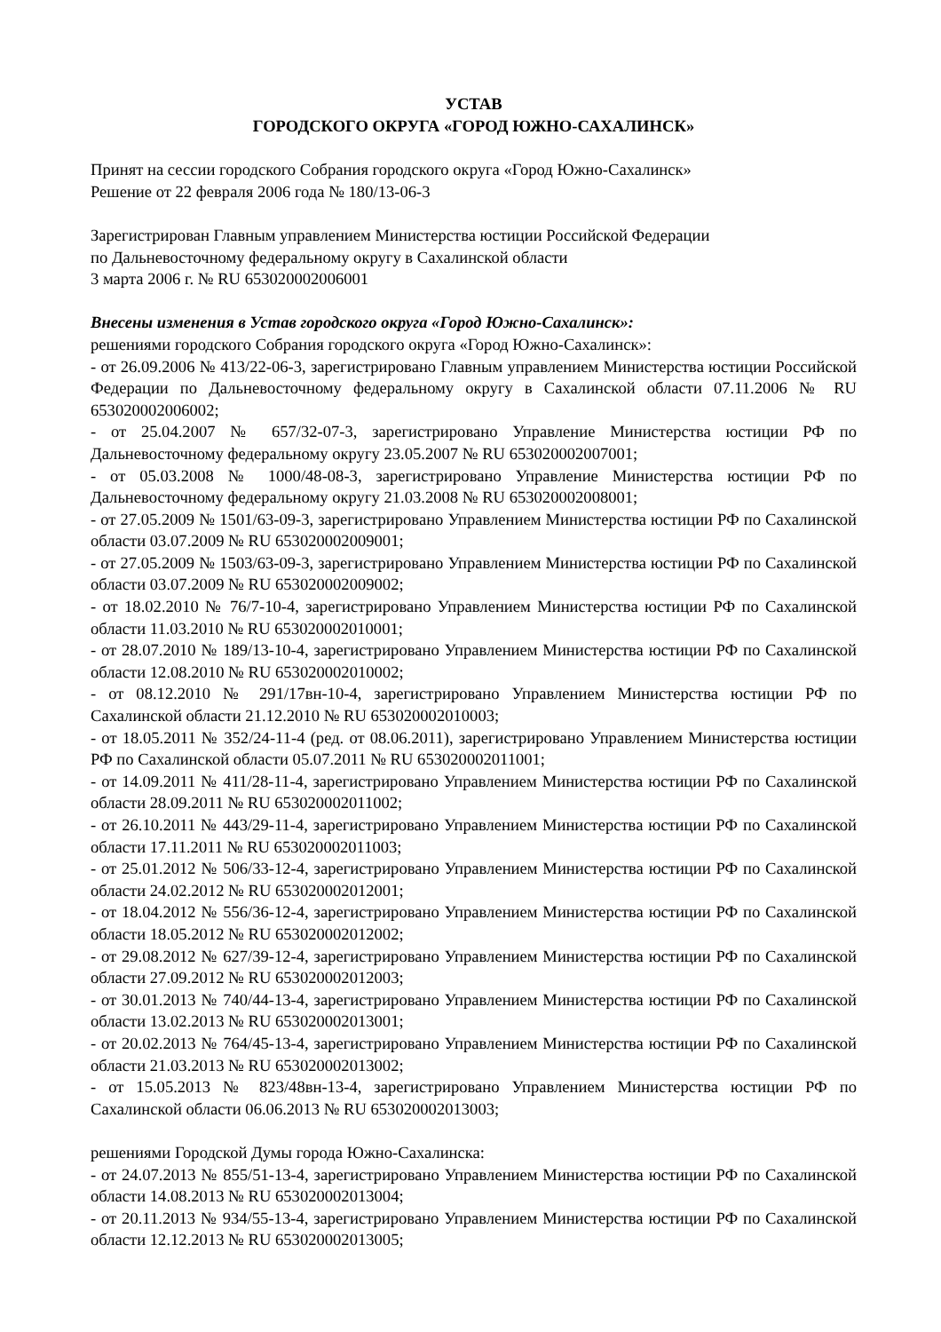УСТАВ
ГОРОДСКОГО ОКРУГА «ГОРОД ЮЖНО-САХАЛИНСК»
Принят на сессии городского Собрания городского округа «Город Южно-Сахалинск»
Решение от 22 февраля 2006 года № 180/13-06-3
Зарегистрирован Главным управлением Министерства юстиции Российской Федерации
по Дальневосточному федеральному округу в Сахалинской области
3 марта 2006 г. № RU 653020002006001
Внесены изменения в Устав городского округа «Город Южно-Сахалинск»:
решениями городского Собрания городского округа «Город Южно-Сахалинск»:
- от 26.09.2006 № 413/22-06-3, зарегистрировано Главным управлением Министерства юстиции Российской Федерации по Дальневосточному федеральному округу в Сахалинской области 07.11.2006 № RU 653020002006002;
- от 25.04.2007 № 657/32-07-3, зарегистрировано Управление Министерства юстиции РФ по Дальневосточному федеральному округу 23.05.2007 № RU 653020002007001;
- от 05.03.2008 № 1000/48-08-3, зарегистрировано Управление Министерства юстиции РФ по Дальневосточному федеральному округу 21.03.2008 № RU 653020002008001;
- от 27.05.2009 № 1501/63-09-3, зарегистрировано Управлением Министерства юстиции РФ по Сахалинской области 03.07.2009 № RU 653020002009001;
- от 27.05.2009 № 1503/63-09-3, зарегистрировано Управлением Министерства юстиции РФ по Сахалинской области 03.07.2009 № RU 653020002009002;
- от 18.02.2010 № 76/7-10-4, зарегистрировано Управлением Министерства юстиции РФ по Сахалинской области 11.03.2010 № RU 653020002010001;
- от 28.07.2010 № 189/13-10-4, зарегистрировано Управлением Министерства юстиции РФ по Сахалинской области 12.08.2010 № RU 653020002010002;
- от 08.12.2010 № 291/17вн-10-4, зарегистрировано Управлением Министерства юстиции РФ по Сахалинской области 21.12.2010 № RU 653020002010003;
- от 18.05.2011 № 352/24-11-4 (ред. от 08.06.2011), зарегистрировано Управлением Министерства юстиции РФ по Сахалинской области 05.07.2011 № RU 653020002011001;
- от 14.09.2011 № 411/28-11-4, зарегистрировано Управлением Министерства юстиции РФ по Сахалинской области 28.09.2011 № RU 653020002011002;
- от 26.10.2011 № 443/29-11-4, зарегистрировано Управлением Министерства юстиции РФ по Сахалинской области 17.11.2011 № RU 653020002011003;
- от 25.01.2012 № 506/33-12-4, зарегистрировано Управлением Министерства юстиции РФ по Сахалинской области 24.02.2012 № RU 653020002012001;
- от 18.04.2012 № 556/36-12-4, зарегистрировано Управлением Министерства юстиции РФ по Сахалинской области 18.05.2012 № RU 653020002012002;
- от 29.08.2012 № 627/39-12-4, зарегистрировано Управлением Министерства юстиции РФ по Сахалинской области 27.09.2012 № RU 653020002012003;
- от 30.01.2013 № 740/44-13-4, зарегистрировано Управлением Министерства юстиции РФ по Сахалинской области 13.02.2013 № RU 653020002013001;
- от 20.02.2013 № 764/45-13-4, зарегистрировано Управлением Министерства юстиции РФ по Сахалинской области 21.03.2013 № RU 653020002013002;
- от 15.05.2013 № 823/48вн-13-4, зарегистрировано Управлением Министерства юстиции РФ по Сахалинской области 06.06.2013 № RU 653020002013003;
решениями Городской Думы города Южно-Сахалинска:
- от 24.07.2013 № 855/51-13-4, зарегистрировано Управлением Министерства юстиции РФ по Сахалинской области 14.08.2013 № RU 653020002013004;
- от 20.11.2013 № 934/55-13-4, зарегистрировано Управлением Министерства юстиции РФ по Сахалинской области 12.12.2013 № RU 653020002013005;